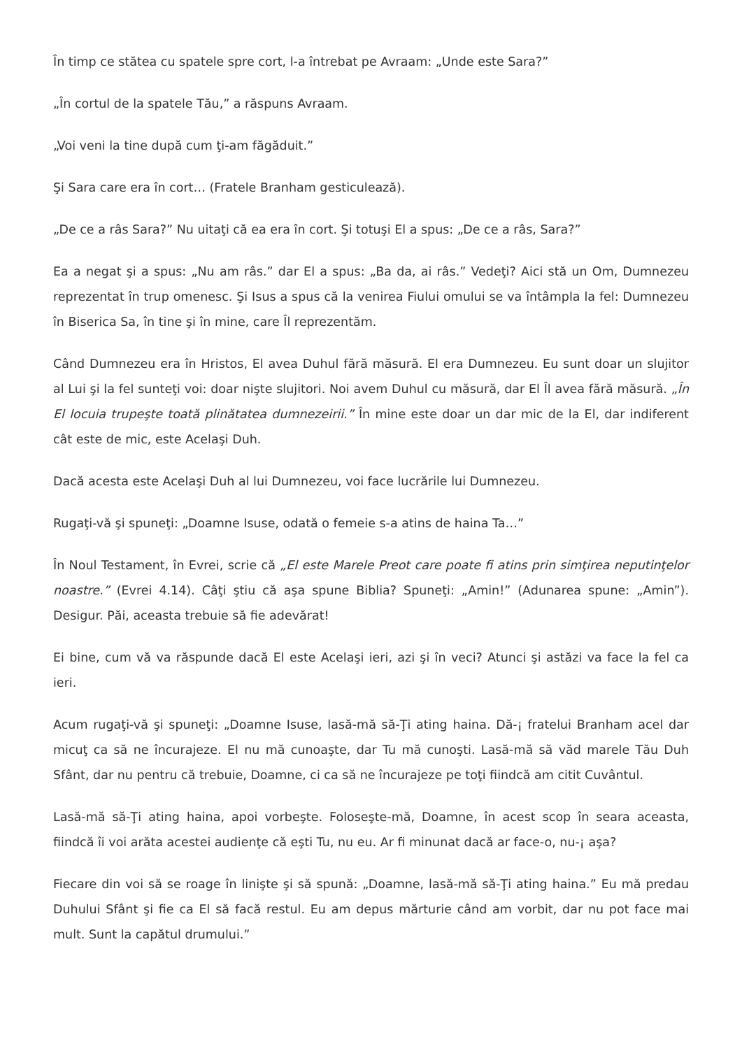În timp ce stătea cu spatele spre cort, l-a întrebat pe Avraam: „Unde este Sara?”
„În cortul de la spatele Tău,” a răspuns Avraam.
„Voi veni la tine după cum ţi-am făgăduit.”
Şi Sara care era în cort… (Fratele Branham gesticulează).
„De ce a râs Sara?” Nu uitaţi că ea era în cort. Şi totuşi El a spus: „De ce a râs, Sara?”
Ea a negat şi a spus: „Nu am râs.” dar El a spus: „Ba da, ai râs.” Vedeţi? Aici stă un Om, Dumnezeu reprezentat în trup omenesc. Şi Isus a spus că la venirea Fiului omului se va întâmpla la fel: Dumnezeu în Biserica Sa, în tine şi în mine, care Îl reprezentăm.
Când Dumnezeu era în Hristos, El avea Duhul fără măsură. El era Dumnezeu. Eu sunt doar un slujitor al Lui şi la fel sunteţi voi: doar nişte slujitori. Noi avem Duhul cu măsură, dar El Îl avea fără măsură. „În El locuia trupeşte toată plinătatea dumnezeirii.” În mine este doar un dar mic de la El, dar indiferent cât este de mic, este Acelaşi Duh.
Dacă acesta este Acelaşi Duh al lui Dumnezeu, voi face lucrările lui Dumnezeu.
Rugaţi-vă şi spuneţi: „Doamne Isuse, odată o femeie s-a atins de haina Ta…”
În Noul Testament, în Evrei, scrie că „El este Marele Preot care poate fi atins prin simţirea neputinţelor noastre.” (Evrei 4.14). Câţi ştiu că aşa spune Biblia? Spuneţi: „Amin!” (Adunarea spune: „Amin”). Desigur. Păi, aceasta trebuie să fie adevărat!
Ei bine, cum vă va răspunde dacă El este Acelaşi ieri, azi şi în veci? Atunci şi astăzi va face la fel ca ieri.
Acum rugaţi-vă şi spuneţi: „Doamne Isuse, lasă-mă să-Ţi ating haina. Dă-¡ fratelui Branham acel dar micuţ ca să ne încurajeze. El nu mă cunoaşte, dar Tu mă cunoşti. Lasă-mă să văd marele Tău Duh Sfânt, dar nu pentru că trebuie, Doamne, ci ca să ne încurajeze pe toţi fiindcă am citit Cuvântul.
Lasă-mă să-Ţi ating haina, apoi vorbeşte. Foloseşte-mă, Doamne, în acest scop în seara aceasta, fiindcă îi voi arăta acestei audienţe că eşti Tu, nu eu. Ar fi minunat dacă ar face-o, nu-¡ aşa?
Fiecare din voi să se roage în linişte şi să spună: „Doamne, lasă-mă să-Ţi ating haina.” Eu mă predau Duhului Sfânt şi fie ca El să facă restul. Eu am depus mărturie când am vorbit, dar nu pot face mai mult. Sunt la capătul drumului.”